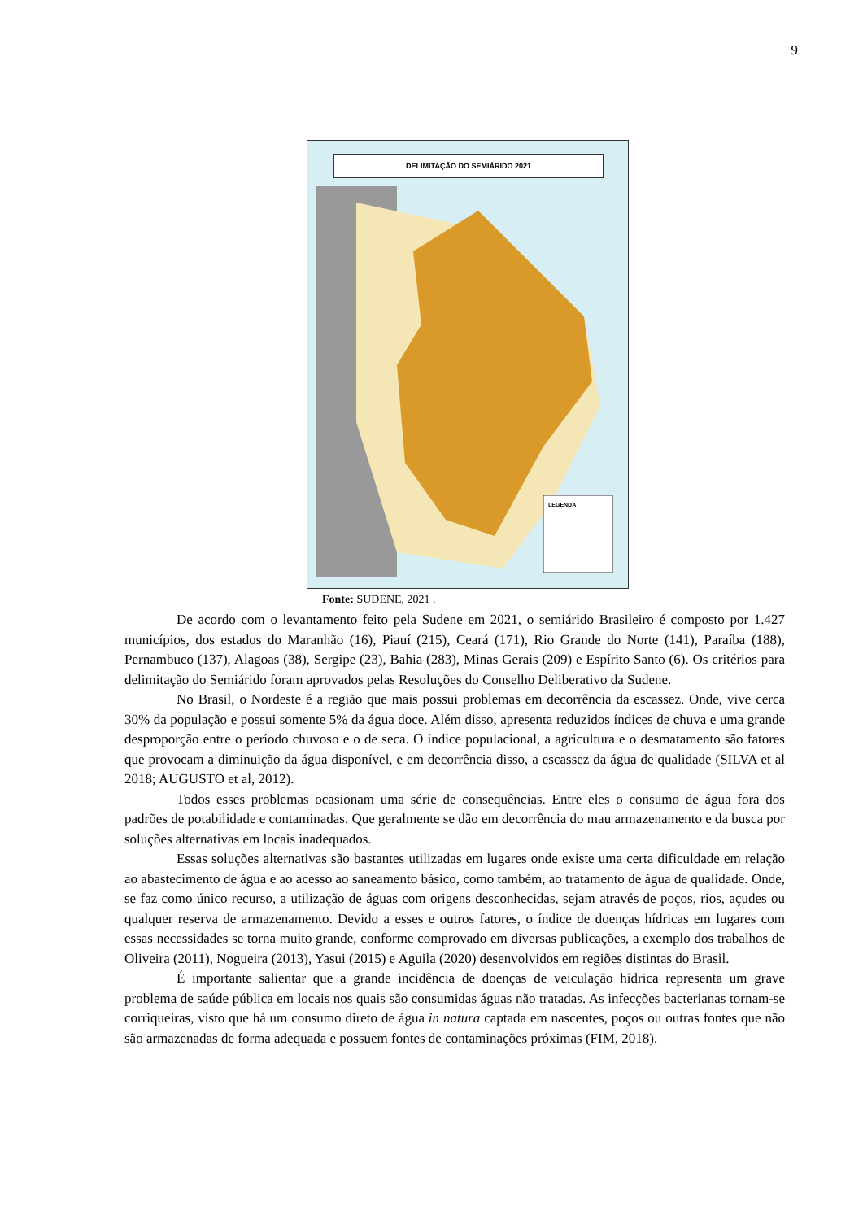9
DELIMITAÇÃO DO SEMIÁRIDO 2021
LEGENDA
Fonte: SUDENE, 2021 .
De acordo com o levantamento feito pela Sudene em 2021, o semiárido Brasileiro é composto por 1.427 municípios, dos estados do Maranhão (16), Piauí (215), Ceará (171), Rio Grande do Norte (141), Paraíba (188), Pernambuco (137), Alagoas (38), Sergipe (23), Bahia (283), Minas Gerais (209) e Espírito Santo (6). Os critérios para delimitação do Semiárido foram aprovados pelas Resoluções do Conselho Deliberativo da Sudene.
No Brasil, o Nordeste é a região que mais possui problemas em decorrência da escassez. Onde, vive cerca 30% da população e possui somente 5% da água doce. Além disso, apresenta reduzidos índices de chuva e uma grande desproporção entre o período chuvoso e o de seca. O índice populacional, a agricultura e o desmatamento são fatores que provocam a diminuição da água disponível, e em decorrência disso, a escassez da água de qualidade (SILVA et al 2018; AUGUSTO et al, 2012).
Todos esses problemas ocasionam uma série de consequências. Entre eles o consumo de água fora dos padrões de potabilidade e contaminadas. Que geralmente se dão em decorrência do mau armazenamento e da busca por soluções alternativas em locais inadequados.
Essas soluções alternativas são bastantes utilizadas em lugares onde existe uma certa dificuldade em relação ao abastecimento de água e ao acesso ao saneamento básico, como também, ao tratamento de água de qualidade. Onde, se faz como único recurso, a utilização de águas com origens desconhecidas, sejam através de poços, rios, açudes ou qualquer reserva de armazenamento. Devido a esses e outros fatores, o índice de doenças hídricas em lugares com essas necessidades se torna muito grande, conforme comprovado em diversas publicações, a exemplo dos trabalhos de Oliveira (2011), Nogueira (2013), Yasui (2015) e Aguila (2020) desenvolvidos em regiões distintas do Brasil.
É importante salientar que a grande incidência de doenças de veiculação hídrica representa um grave problema de saúde pública em locais nos quais são consumidas águas não tratadas. As infecções bacterianas tornam-se corriqueiras, visto que há um consumo direto de água in natura captada em nascentes, poços ou outras fontes que não são armazenadas de forma adequada e possuem fontes de contaminações próximas (FIM, 2018).